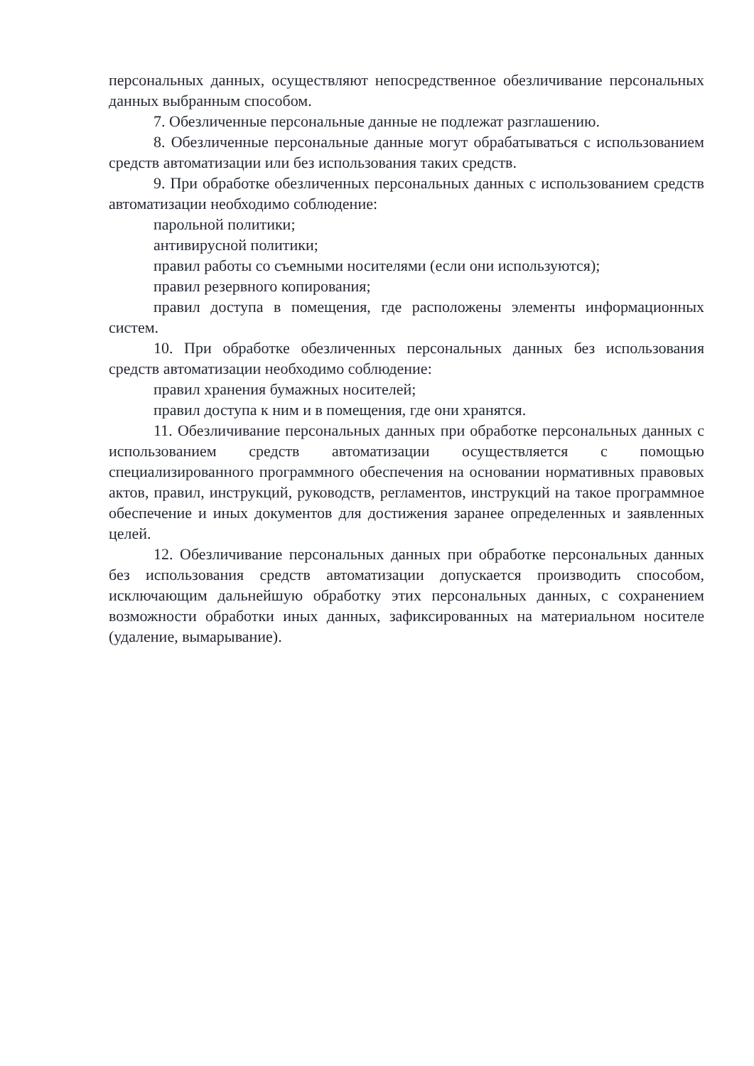персональных данных, осуществляют непосредственное обезличивание персональных данных выбранным способом.
7. Обезличенные персональные данные не подлежат разглашению.
8. Обезличенные персональные данные могут обрабатываться с использованием средств автоматизации или без использования таких средств.
9. При обработке обезличенных персональных данных с использованием средств автоматизации необходимо соблюдение:
парольной политики;
антивирусной политики;
правил работы со съемными носителями (если они используются);
правил резервного копирования;
правил доступа в помещения, где расположены элементы информационных систем.
10. При обработке обезличенных персональных данных без использования средств автоматизации необходимо соблюдение:
правил хранения бумажных носителей;
правил доступа к ним и в помещения, где они хранятся.
11. Обезличивание персональных данных при обработке персональных данных с использованием средств автоматизации осуществляется с помощью специализированного программного обеспечения на основании нормативных правовых актов, правил, инструкций, руководств, регламентов, инструкций на такое программное обеспечение и иных документов для достижения заранее определенных и заявленных целей.
12. Обезличивание персональных данных при обработке персональных данных без использования средств автоматизации допускается производить способом, исключающим дальнейшую обработку этих персональных данных, с сохранением возможности обработки иных данных, зафиксированных на материальном носителе (удаление, вымарывание).